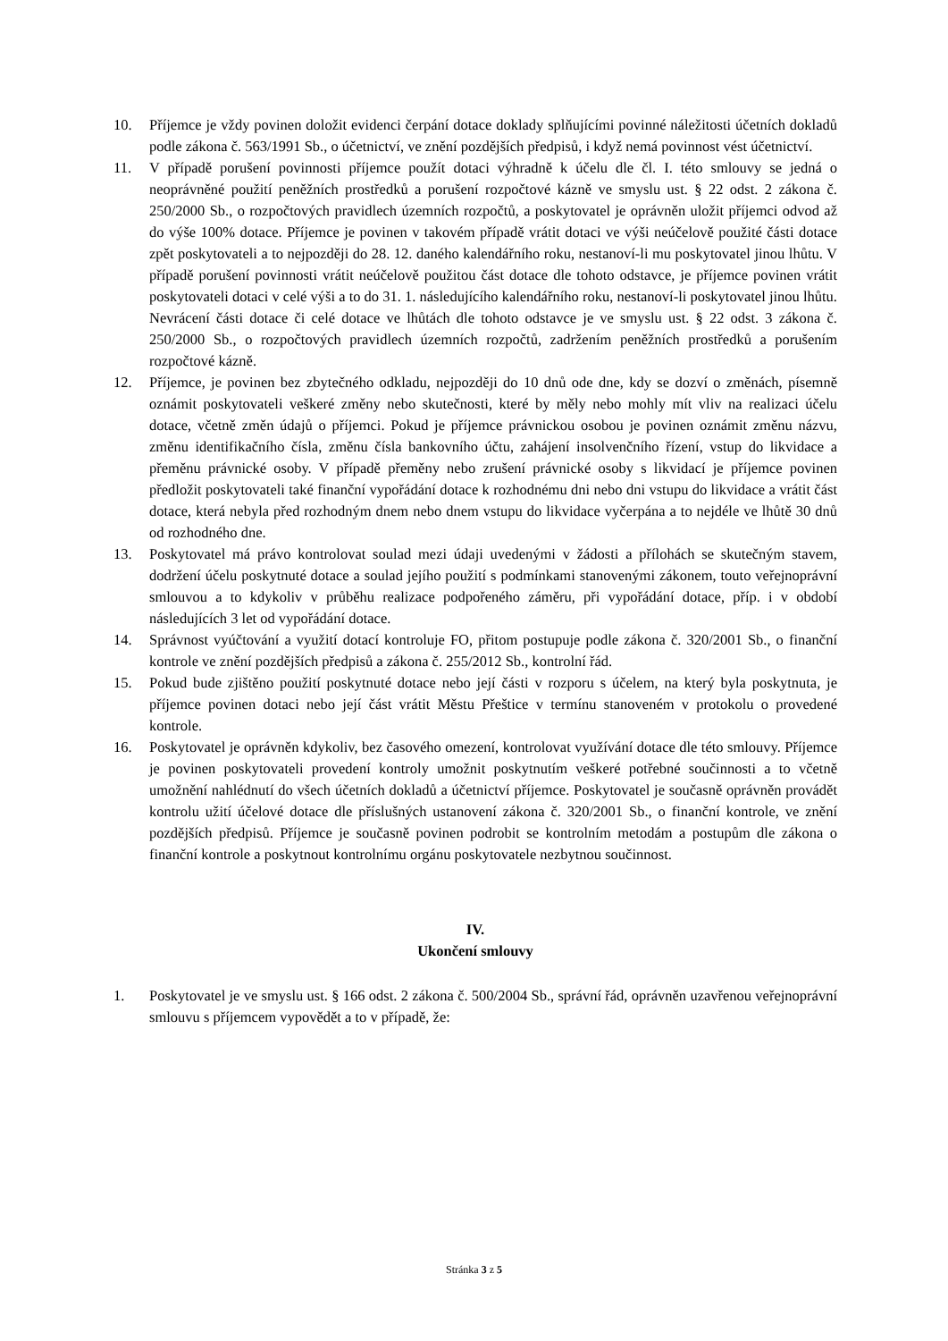10. Příjemce je vždy povinen doložit evidenci čerpání dotace doklady splňujícími povinné náležitosti účetních dokladů podle zákona č. 563/1991 Sb., o účetnictví, ve znění pozdějších předpisů, i když nemá povinnost vést účetnictví.
11. V případě porušení povinnosti příjemce použít dotaci výhradně k účelu dle čl. I. této smlouvy se jedná o neoprávněné použití peněžních prostředků a porušení rozpočtové kázně ve smyslu ust. § 22 odst. 2 zákona č. 250/2000 Sb., o rozpočtových pravidlech územních rozpočtů, a poskytovatel je oprávněn uložit příjemci odvod až do výše 100% dotace. Příjemce je povinen v takovém případě vrátit dotaci ve výši neúčelově použité části dotace zpět poskytovateli a to nejpozději do 28. 12. daného kalendářního roku, nestanoví-li mu poskytovatel jinou lhůtu. V případě porušení povinnosti vrátit neúčelově použitou část dotace dle tohoto odstavce, je příjemce povinen vrátit poskytovateli dotaci v celé výši a to do 31. 1. následujícího kalendářního roku, nestanoví-li poskytovatel jinou lhůtu. Nevrácení části dotace či celé dotace ve lhůtách dle tohoto odstavce je ve smyslu ust. § 22 odst. 3 zákona č. 250/2000 Sb., o rozpočtových pravidlech územních rozpočtů, zadržením peněžních prostředků a porušením rozpočtové kázně.
12. Příjemce, je povinen bez zbytečného odkladu, nejpozději do 10 dnů ode dne, kdy se dozví o změnách, písemně oznámit poskytovateli veškeré změny nebo skutečnosti, které by měly nebo mohly mít vliv na realizaci účelu dotace, včetně změn údajů o příjemci. Pokud je příjemce právnickou osobou je povinen oznámit změnu názvu, změnu identifikačního čísla, změnu čísla bankovního účtu, zahájení insolvenčního řízení, vstup do likvidace a přeměnu právnické osoby. V případě přeměny nebo zrušení právnické osoby s likvidací je příjemce povinen předložit poskytovateli také finanční vypořádání dotace k rozhodnému dni nebo dni vstupu do likvidace a vrátit část dotace, která nebyla před rozhodným dnem nebo dnem vstupu do likvidace vyčerpána a to nejdéle ve lhůtě 30 dnů od rozhodného dne.
13. Poskytovatel má právo kontrolovat soulad mezi údaji uvedenými v žádosti a přílohách se skutečným stavem, dodržení účelu poskytnuté dotace a soulad jejího použití s podmínkami stanovenými zákonem, touto veřejnoprávní smlouvou a to kdykoliv v průběhu realizace podpořeného záměru, při vypořádání dotace, příp. i v období následujících 3 let od vypořádání dotace.
14. Správnost vyúčtování a využití dotací kontroluje FO, přitom postupuje podle zákona č. 320/2001 Sb., o finanční kontrole ve znění pozdějších předpisů a zákona č. 255/2012 Sb., kontrolní řád.
15. Pokud bude zjištěno použití poskytnuté dotace nebo její části v rozporu s účelem, na který byla poskytnuta, je příjemce povinen dotaci nebo její část vrátit Městu Přeštice v termínu stanoveném v protokolu o provedené kontrole.
16. Poskytovatel je oprávněn kdykoliv, bez časového omezení, kontrolovat využívání dotace dle této smlouvy. Příjemce je povinen poskytovateli provedení kontroly umožnit poskytnutím veškeré potřebné součinnosti a to včetně umožnění nahlédnutí do všech účetních dokladů a účetnictví příjemce. Poskytovatel je současně oprávněn provádět kontrolu užití účelové dotace dle příslušných ustanovení zákona č. 320/2001 Sb., o finanční kontrole, ve znění pozdějších předpisů. Příjemce je současně povinen podrobit se kontrolním metodám a postupům dle zákona o finanční kontrole a poskytnout kontrolnímu orgánu poskytovatele nezbytnou součinnost.
IV.
Ukončení smlouvy
1. Poskytovatel je ve smyslu ust. § 166 odst. 2 zákona č. 500/2004 Sb., správní řád, oprávněn uzavřenou veřejnoprávní smlouvu s příjemcem vypovědět a to v případě, že:
Stránka 3 z 5